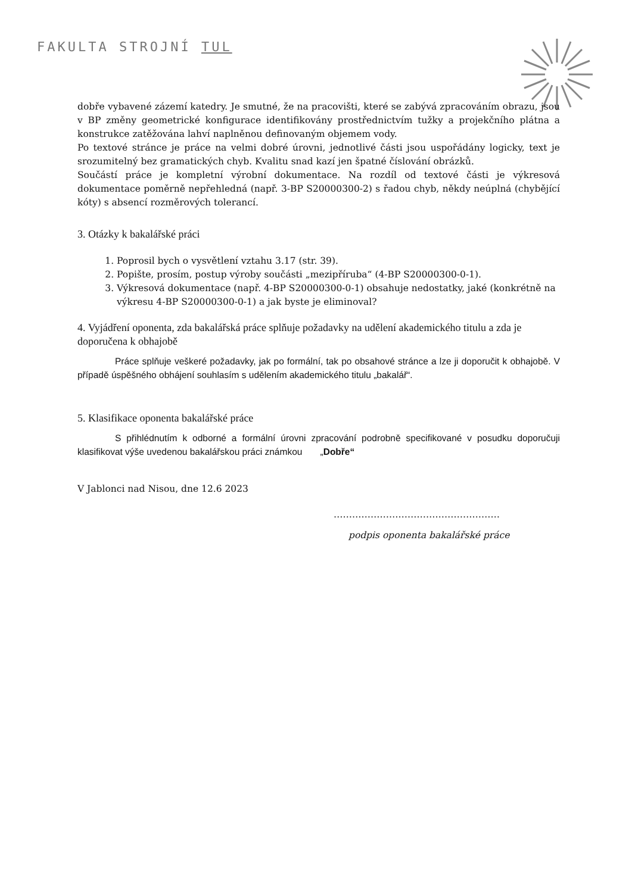FAKULTA STROJNÍ TUL
dobře vybavené zázemí katedry. Je smutné, že na pracovišti, které se zabývá zpracováním obrazu, jsou v BP změny geometrické konfigurace identifikovány prostřednictvím tužky a projekčního plátna a konstrukce zatěžována lahví naplněnou definovaným objemem vody.
Po textové stránce je práce na velmi dobré úrovni, jednotlivé části jsou uspořádány logicky, text je srozumitelný bez gramatických chyb. Kvalitu snad kazí jen špatné číslování obrázků.
Součástí práce je kompletní výrobní dokumentace. Na rozdíl od textové části je výkresová dokumentace poměrně nepřehledná (např. 3-BP S20000300-2) s řadou chyb, někdy neúplná (chybějící kóty) s absencí rozměrových tolerancí.
3. Otázky k bakalářské práci
1. Poprosil bych o vysvětlení vztahu 3.17 (str. 39).
2. Popište, prosím, postup výroby součásti „mezipříruba“ (4-BP S20000300-0-1).
3. Výkresová dokumentace (např. 4-BP S20000300-0-1) obsahuje nedostatky, jaké (konkrétně na výkresu 4-BP S20000300-0-1) a jak byste je eliminoval?
4. Vyjádření oponenta, zda bakalářská práce splňuje požadavky na udělení akademického titulu a zda je doporučena k obhajobě
Práce splňuje veškeré požadavky, jak po formální, tak po obsahové stránce a lze ji doporučit k obhajobě. V případě úspěšného obhájení souhlasím s udělením akademického titulu „bakalář“.
5. Klasifikace oponenta bakalářské práce
S přihlédnutím k odborné a formální úrovni zpracování podrobně specifikované v posudku doporučuji klasifikovat výše uvedenou bakalářskou práci známkou „Dobře“
V Jablonci nad Nisou, dne 12.6 2023
………………………………………………
podpis oponenta bakalářské práce